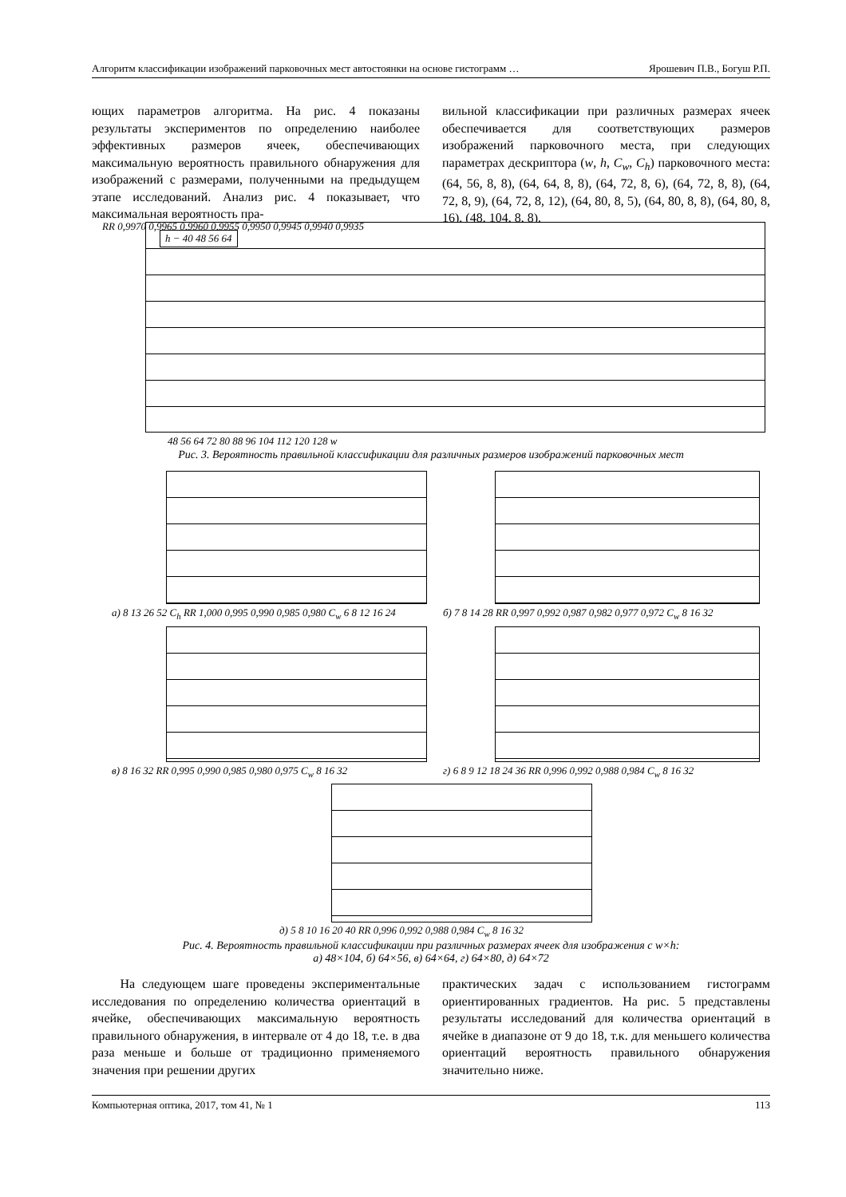Алгоритм классификации изображений парковочных мест автостоянки на основе гистограмм … Ярошевич П.В., Богуш Р.П.
ющих параметров алгоритма. На рис. 4 показаны результаты экспериментов по определению наиболее эффективных размеров ячеек, обеспечивающих максимальную вероятность правильного обнаружения для изображений с размерами, полученными на предыдущем этапе исследований. Анализ рис. 4 показывает, что максимальная вероятность пра-
вильной классификации при различных размерах ячеек обеспечивается для соответствующих размеров изображений парковочного места, при следующих параметрах дескриптора (w, h, C<sub>w</sub>, C<sub>h</sub>) парковочного места: (64, 56, 8, 8), (64, 64, 8, 8), (64, 72, 8, 6), (64, 72, 8, 8), (64, 72, 8, 9), (64, 72, 8, 12), (64, 80, 8, 5), (64, 80, 8, 8), (64, 80, 8, 16), (48, 104, 8, 8).
RR 0,9970 0,9965 0,9960 0,9955 0,9950 0,9945 0,9940 0,9935
h − 40 48 56 64
48 56 64 72 80 88 96 104 112 120 128 w
Рис. 3. Вероятность правильной классификации для различных размеров изображений парковочных мест
а) 8 13 26 52 C<sub>h</sub> RR 1,000 0,995 0,990 0,985 0,980 C<sub>w</sub> 6 8 12 16 24
б) 7 8 14 28 RR 0,997 0,992 0,987 0,982 0,977 0,972 C<sub>w</sub> 8 16 32
в) 8 16 32 RR 0,995 0,990 0,985 0,980 0,975 C<sub>w</sub> 8 16 32
г) 6 8 9 12 18 24 36 RR 0,996 0,992 0,988 0,984 C<sub>w</sub> 8 16 32
д) 5 8 10 16 20 40 RR 0,996 0,992 0,988 0,984 C<sub>w</sub> 8 16 32
Рис. 4. Вероятность правильной классификации при различных размерах ячеек для изображения с w×h:
а) 48×104, б) 64×56, в) 64×64, г) 64×80, д) 64×72
На следующем шаге проведены экспериментальные исследования по определению количества ориентаций в ячейке, обеспечивающих максимальную вероятность правильного обнаружения, в интервале от 4 до 18, т.е. в два раза меньше и больше от традиционно применяемого значения при решении других
практических задач с использованием гистограмм ориентированных градиентов. На рис. 5 представлены результаты исследований для количества ориентаций в ячейке в диапазоне от 9 до 18, т.к. для меньшего количества ориентаций вероятность правильного обнаружения значительно ниже.
Компьютерная оптика, 2017, том 41, № 1 113